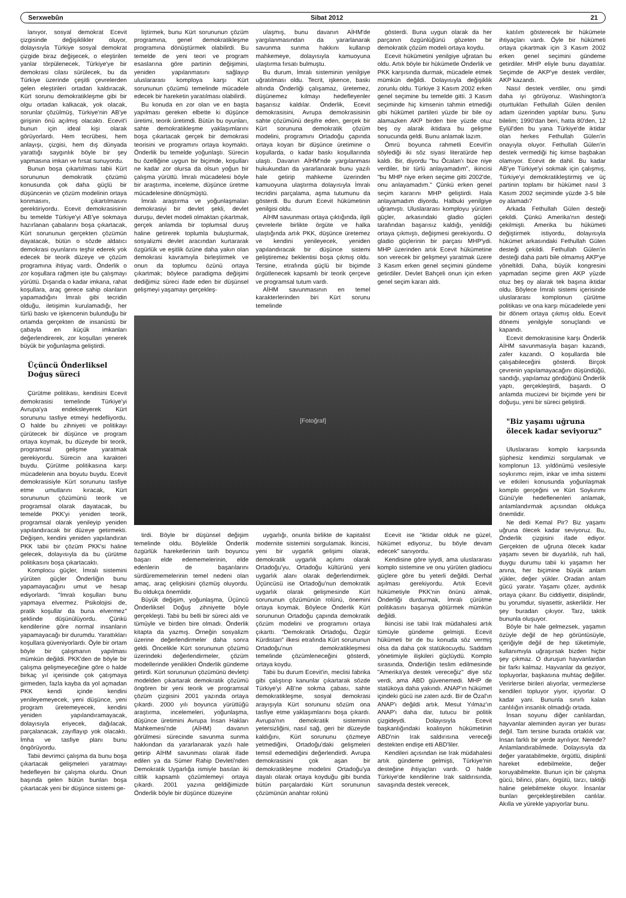Serxwebûn Sibat 2012 21
lanıyor, sosyal demokrat Ecevit çizgisinde değişiklikler oluyor, dolayısıyla Türkiye sosyal demokrat çizgide biraz değişecek, o eleştirilen yanlar törpülenecek, Türkiye'ye bir demokrasi cilası sürülecek, bu da Türkiye üzerinde çeşitli çevrelerden gelen eleştirileri ortadan kaldıracak, Kürt sorunu demokratikleşme gibi bir olgu ortadan kalkacak, yok olacak, sorunlar çözülmüş, Türkiye'nin AB'ye girişinin önü açılmış olacaktı. Ecevit'i bunun için ideal kişi olarak görüyorlardı. Hem tecrübesi, hem anlayışı, çizgisi, hem dış dünyada yarattığı saygınlık böyle bir şey yapmasına imkan ve fırsat sunuyordu.
Bunun boşa çıkartılması tabii Kürt sorununun demokratik çözümü konusunda çok daha güçlü bir düşüncenin ve çözüm modelinin ortaya konmasını, çıkartılmasını gerektiriyordu. Ecevit demokrasisinin bu temelde Türkiye'yi AB'ye sokmaya hazırlanan çabalarını boşa çıkartacak, Kürt sorununun gerçekten çözümün dayatacak, bütün o sözde aldatıcı demokrasi oyunlarını teşhir ederek yok edecek bir teorik düzeye ve çözüm programına ihtiyaç vardı. Önderlik o zor koşullara rağmen işte bu çalışmayı yürüttü. Dışarıda o kadar imkana, rahat koşullara, araç gerece sahip olanların yapamadığını İmralı gibi tecridin olduğu, iletişimin kurulamadığı, her türlü baskı ve işkencenin bulunduğu bir ortamda gerçekten de insanüstü bir çabayla en küçük imkanları değerlendirerek, zor koşulları yenerek büyük bir yoğunlaşma geliştirdi.
Üçüncü Önderliksel Doğuş süreci
Çürütme politikası, kendisini Ecevit demokrasisi temelinde Türkiye'yi Avrupa'ya endeksleyerek Kürt sorununu tasfiye etmeyi hedefliyordu. O halde bu zihniyeti ve politikayı çürütecek bir düşünce ve program ortaya koymak, bu düzeyde bir teorik, programsal gelişme yaratmak gerekiyordu. Sürecin ana karakteri buydu. Çürütme politikasına karşı mücadelenin ana boyutu buydu. Ecevit demokrasisiyle Kürt sorununu tasfiye etme umutlarını kıracak, Kürt sorununun çözümünü teorik ve programsal olarak dayatacak, bu temelde PKK'yi yeniden teorik, programsal olarak yenileyip yeniden yapılandıracak bir düzeye getirmekti. Değişen, kendini yeniden yapılandıran PKK tabii bir çözüm PKK'si haline gelecek, dolayısıyla da bu çürütme politikasını boşa çıkartacaktı.
Komplocu güçler, İmralı sistemini yürüten güçler Önderliğin bunu yapamayacağını umut ve hesap ediyorlardı. "İmralı koşulları bunu yapmaya elvermez. Psikolojisi de, pratik koşullar da buna elvermez" şeklinde düşünülüyordu. Çünkü kendilerine göre normal insanların yapamayacağı bir durumdu. Yarattıkları koşullara güveniyorlardı. Öyle bir ortam böyle bir çalışmanın yapılması mümkün değildi. PKK'den de böyle bir çalışma gelişmeyeceğine göre o halde birkaç yıl içerisinde çok çatışmaya girmeden, fazla kayba da yol açmadan PKK kendi içinde kendini yenileyemeyecek, yeni düşünce, yeni program üretemeyecek, kendini yeniden yapılandıramayacak, dolayısıyla eriyecek, dağılacak, parçalanacak, zayıflayıp yok olacaktı. İmha ve tasfiye planı bunu öngörüyordu.
Tabii devrimci çalışma da bunu boşa çıkartacak gelişmeleri yaratmayı hedefleyen bir çalışma olurdu. Onun başında gelen bütün bunları boşa çıkartacak yeni bir düşünce sistemi ge-
liştirmek, bunu Kürt sorununun çözüm programına, genel demokratikleşme programına dönüştürmek olabilirdi. Bu temelde de yeni teori ve program esaslarına göre partinin değişimini, yeniden yapılanmasını sağlayıp uluslararası komploya karşı Kürt sorununun çözümü temelinde mücadele edecek bir hareketin yaratılması olabilirdi.
Bu konuda en zor olan ve en başta yapılması gereken elbette ki düşünce üretimi, teorik üretimdi. Bütün bu oyunları, sahte demokratikleşme yaklaşımlarını boşa çıkartacak gerçek bir demokrasi teorisini ve programını ortaya koymaktı. Önderlik bu temelde yoğunlaştı. Sürecin bu özelliğine uygun bir biçimde, koşulları ne kadar zor olursa da olsun yoğun bir çalışma yürüttü. İmralı mücadelesi böyle bir araştırma, inceleme, düşünce üretme mücadelesine dönüşmüştü.
İmralı araştırma ve yoğunlaşmaları demokrasiyi bir devlet şekli, devlet duruşu, devlet modeli olmaktan çıkartmak, gerçek anlamda bir toplumsal duruş haline getirerek toplumla buluşturmak, sosyalizmi devlet aracından kurtararak özgürlük ve eşitlik özüne daha yakın olan demokrasi kavramıyla birleştirmek ve onun da toplumcu özünü ortaya çıkartmak; böylece paradigma değişimi dediğimiz süreci ifade eden bir düşünsel gelişmeyi yaşamayı gerçekleş-
ulaşmış, bunu davanın AİHM'de yargılanmasından da yararlanarak savunma sunma hakkını kullanıp mahkemeye, dolayısıyla kamuoyuna ulaştırma fırsatı bulmuştu.
Bu durum, İmralı sisteminin yenilgiye uğratılması oldu. Tecrit, işkence, baskı altında Önderliği çalışamaz, üretemez, düşünemez kılmayı hedefleyenler başarısız kaldılar. Önderlik, Ecevit demokrasisini, Avrupa demokrasisinin sahte çözümünü deşifre eden, gerçek bir Kürt sorununa demokratik çözüm modelini, programını Ortadoğu çapında ortaya koyan bir düşünce üretimine o koşullarda, o kadar baskı koşullarında ulaştı. Davanın AİHM'nde yargılanması hukukundan da yararlanarak bunu yazılı hale getirip mahkeme üzerinden kamuoyuna ulaştırma dolayısıyla İmralı tecridini parçalama, aşma tutumunu da gösterdi. Bu durum Ecevit hükümetinin yenilgisi oldu.
AİHM savunması ortaya çıktığında, ilgili çevrelerle birlikte örgüte ve halka ulaştığında artık PKK, düşünce üretemez ve kendini yenileyecek, yeniden yapılandıracak bir düşünce sistemi geliştiremez beklentisi boşa çıkmış oldu. Tersine, etrafında güçlü bir biçimde örgütlenecek kapsamlı bir teorik çerçeve ve programsal tutum vardı.
AİHM savunmasının en temel karakterlerinden biri Kürt sorunu temelinde
gösterdi. Buna uygun olarak da her parçanın özgünlüğünü gözeten bir demokratik çözüm modeli ortaya koydu.
Ecevit hükümetini yenilgiye uğratan bu oldu. Artık böyle bir hükümetle Önderlik ve PKK karşısında durmak, mücadele etmek mümkün değildi. Dolayısıyla değişiklik zorunlu oldu. Türkiye 3 Kasım 2002 erken genel seçimine bu temelde gitti. 3 Kasım seçiminde hiç kimsenin tahmin etmediği gibi hükümet partileri yüzde bir bile oy alamazken AKP birden bire yüzde otuz beş oy alarak iktidara bu gelişme sonucunda geldi. Bunu anlamak lazım.
Ömrü boyunca rahmetli Ecevit'in söylediği iki söz siyasi literatürde hep kaldı. Bir, diyordu "bu Öcalan'ı bize niye verdiler, bir türlü anlayamadım", ikincisi "bu MHP niye erken seçime gitti 2002'de, onu anlayamadım." Çünkü erken genel seçim kararını MHP geliştirdi. Hala anlayamadım diyordu. Halbuki yenilgiye uğramıştı. Uluslararası komployu yürüten güçler, arkasındaki gladio güçleri tarafından başarısız kaldığı, yenildiği ortaya çıkmıştı, değişmesi gerekiyordu. O gladio güçlerinin bir parçası MHP'ydi. MHP üzerinden artık Ecevit hükümetine son verecek bir gelişmeyi yaratmak üzere 3 Kasım erken genel seçimini gündeme getirdiler. Devlet Bahçeli onun için erken genel seçim kararı aldı.
[Fotoğraf]
tirdi. Böyle bir düşünsel değişim temelinde oldu. Böylelikle Önderlik özgürlük hareketlerinin tarih boyuncu başarı elde edememelerinin, elde edenlerin de başarılarını sürdürememelerinin temel nedeni olan amaç, araç çelişkisini çözmüş oluyordu. Bu oldukça önemlidir.
Büyük değişim, yoğunlaşma, Üçüncü Önderliksel Doğuş zihniyette böyle gerçekleşti. Tabii bu belli bir süreci aldı ve tümüyle ve birden bire olmadı. Önderlik kitapta da yazmış. Örneğin sosyalizm üzerine değerlendirmeler daha sonra geldi. Öncelikle Kürt sorununun çözümü üzerindeki değerlendirmeler, çözüm modellerinde yenilikleri Önderlik gündeme getirdi. Kürt sorununun çözümünü devletçi modelden çıkartarak demokratik çözümü öngören bir yeni teorik ve programsal çözüm çizgisini 2001 yazında ortaya çıkardı. 2000 yılı boyunca yürüttüğü araştırma, incelemeleri, yoğunlaşma, düşünce üretimini Avrupa İnsan Hakları Mahkemesi'nde (AİHM) davanın görülmesi sürecinde savunma sunma hakkından da yararlanarak yazılı hale getirip AİHM savunması olarak ifade edilen ya da Sümer Rahip Devleti'nden Demokratik Uygarlığa ismiyle basılan iki ciltlik kapsamlı çözümlemeyi ortaya çıkardı. 2001 yazına geldiğimizde Önderlik böyle bir düşünce düzeyine
uygarlığı, onunla birlikte de kapitalist modernite sistemini sorgulamak. İkincisi, yeni bir uygarlık gelişimi olarak, demokratik uygarlık açılımı olarak Ortadoğu'yu, Ortadoğu kültürünü yeni uygarlık alanı olarak değerlendirmek. Üçüncüsü ise Ortadoğu'nun demokratik uygarlık olarak gelişmesinde Kürt sorununun çözümünün rolünü, önemini ortaya koymak. Böylece Önderlik Kürt sorununun Ortadoğu çapında demokratik çözüm modelini ve programını ortaya çıkarttı. "Demokratik Ortadoğu, Özgür Kürdistan" ilkesi etrafında Kürt sorununun Ortadoğu'nun demokratikleşmesi temelinde çözümleneceğini gösterdi, ortaya koydu.
Tabii bu durum Ecevit'in, meclisi fabrika gibi çalıştırıp kanunlar çıkartarak sözde Türkiye'yi AB'ne sokma çabası, sahte demokratikleşme, sosyal demokrasi arayışıyla Kürt sorununu sözüm ona tasfiye etme yaklaşımlarını boşa çıkardı. Avrupa'nın demokratik sisteminin yetersizliğini, nasıl sağ, geri bir düzeyde kaldığını, Kürt sorununu çözmeye yetmediğini, Ortadoğu'daki gelişmeleri temsil edemediğini değerlendirdi. Avrupa demokrasisini çok aşan bir demokratikleşme modelini Ortadoğu'ya dayalı olarak ortaya koyduğu gibi bunda bütün parçalardaki Kürt sorununun çözümünün anahtar rolünü
Ecevit ise "iktidar olduk ne güzel, hükümet ediyoruz, bu böyle devam edecek" sanıyordu.
Kendisine göre iyiydi, ama uluslararası komplo sistemine ve onu yürüten gladiocu güçlere göre bu yeterli değildi. Derhal aşılması gerekiyordu. Artık Ecevit hükümetiyle PKK'nin önünü almak, Önderliği durdurmak, İmralı çürütme politikasını başarıya götürmek mümkün değildi.
İkincisi ise tabii Irak müdahalesi artık tümüyle gündeme gelmişti. Ecevit hükümeti bir de bu konuda söz vermiş olsa da daha çok statükocuydu. Saddam yönetimiyle ilişkileri güçlüydü. Komplo sırasında, Önderliğin teslim edilmesinde "Amerika'ya destek vereceğiz" diye söz verdi, ama ABD güvenemedi. MHP de statükoya daha yakındı. ANAP'ın hükümet içindeki gücü ise zaten azdı. Bir de Özal'ın ANAP'ı değildi artık. Mesut Yılmaz'ın ANAP'ı daha dar, tutucu bir politik çizgideydi. Dolayısıyla Ecevit başkanlığındaki koalisyon hükümetinin ABD'nin Irak saldırısına vereceği destekten endişe etti ABD'liler.
Kendileri açısından ise Irak müdahalesi artık gündeme gelmişti, Türkiye'nin desteğine ihtiyaçları vardı. O halde Türkiye'de kendilerine Irak saldırısında, savaşında destek verecek,
katılım gösterecek bir hükümete ihtiyaçları vardı. Öyle bir hükümeti ortaya çıkartmak için 3 Kasım 2002 erken genel seçimini gündeme getirdiler. MHP eliyle bunu dayattılar. Seçimde de AKP'ye destek verdiler, AKP kazandı.
Nasıl destek verdiler, onu şimdi daha iyi görüyoruz. Washington'a oturttukları Fethullah Gülen denilen adam üzerinden yaptılar bunu. Şunu bilelim; 1990'dan beri, hatta 80'den, 12 Eylül'den bu yana Türkiye'de iktidar olan herkes Fethullah Gülen'in onayıyla oluyor. Fethullah Gülen'in destek vermediği hiç kimse başbakan olamıyor. Ecevit de dahil. Bu kadar AB'ye Türkiye'yi sokmak için çalışmış, Türkiye'yi demokratikleştirmiş ve üç partinin toplamı bir hükümet nasıl 3 Kasım 2002 seçiminde yüzde 3-5 bile oy alamadı?
Arkada Fethullah Gülen desteği çekildi. Çünkü Amerika'nın desteği çekilmişti. Amerika bu hükümeti değiştirmek istiyordu, dolayısıyla hükümet arkasındaki Fethullah Gülen desteği çekildi. Fethullah Gülen'in desteği daha parti bile olmamış AKP'ye yöneltildi. Daha, büyük kongresini yapmadan seçime giren AKP yüzde otuz beş oy alarak tek başına iktidar oldu. Böylece İmralı sistemi içerisinde uluslararası komplonun çürütme politikası ve ona karşı mücadelede yeni bir dönem ortaya çıkmış oldu. Ecevit dönemi yenilgiyle sonuçlandı ve kapandı.
Ecevit demokrasisine karşı Önderlik AİHM savunmasıyla başarı kazandı, zafer kazandı. O koşullarda bile çalışabileceğini gösterdi. Birçok çevrenin yapılamayacağını düşündüğü, sandığı, yapılamaz gördüğünü Önderlik yaptı, gerçekleştirdi, başardı. O anlamda mucizevi bir biçimde yeni bir doğuşu, yeni bir süreci geliştirdi.
"Biz yaşamı uğruna ölecek kadar seviyoruz"
Uluslararası komplo karşısında şüphesiz kendimizi sorgulamak ve komplonun 13. yıldönümü vesilesiyle soykırımcı rejim, inkar ve imha sistemi ve etkileri konusunda yoğunlaşmak komplo gerçeğini ve Kürt Soykırımı Günü'yle hedeflenenleri anlamak, anlamlandırmak açısından oldukça önemlidir.
Ne dedi Kemal Pir? Biz yaşamı uğruna ölecek kadar seviyoruz. Bu, Önderlik çizgisini ifade ediyor. Gerçekten de uğruna ölecek kadar yaşamı seven bir duyarlılık, ruh hali, duygu durumu tabii ki yaşamın her anına, her biçimine büyük anlam yükler, değer yükler. Oradan anlam gücü yaratır. Yaşamı çözer, aydınlık ortaya çıkarır. Bu ciddiyettir, disiplindir, bu yorumdur, siyasettir, askerliktir. Her şey buradan çıkıyor. Tarz, taktik bununla oluşuyor.
Böyle bir hale gelmezsek, yaşamın özüyle değil de hep görüntüsüyle, içeriğiyle değil de hep tüketimiyle, kullanımıyla uğraşırsak bizden hiçbir şey çıkmaz. O duruşun hayvanlardan bir farkı kalmaz. Hayvanlar da geziyor, topluyorlar, başkasına muhtaç değiller. Verirlerse birileri alıyorlar, vermezlerse kendileri topluyor yiyor, içiyorlar. O kadar yani. Bununla sınırlı kalan canlılığın insanlık olmadığı ortada.
İnsan soyunu diğer canlılardan, hayvanlar aleminden ayıran yer burası değil. Tam tersine burada ortaklık var. İnsan farklı bir yerde ayrılıyor. Nerede? Anlamlandırabilmede. Dolayısıyla da değer yaratabilmekte, örgütlü, disiplinli hareket edebilmekte, değer koruyabilmekte. Bunun için bir çalışma gücü, bilinci, planı, örgütü, tarzı, taktiği haline gelebilmekte oluyor. İnsanlar bunları gerçekleştirebilen canlılar. Akılla ve yürekle yapıyorlar bunu.